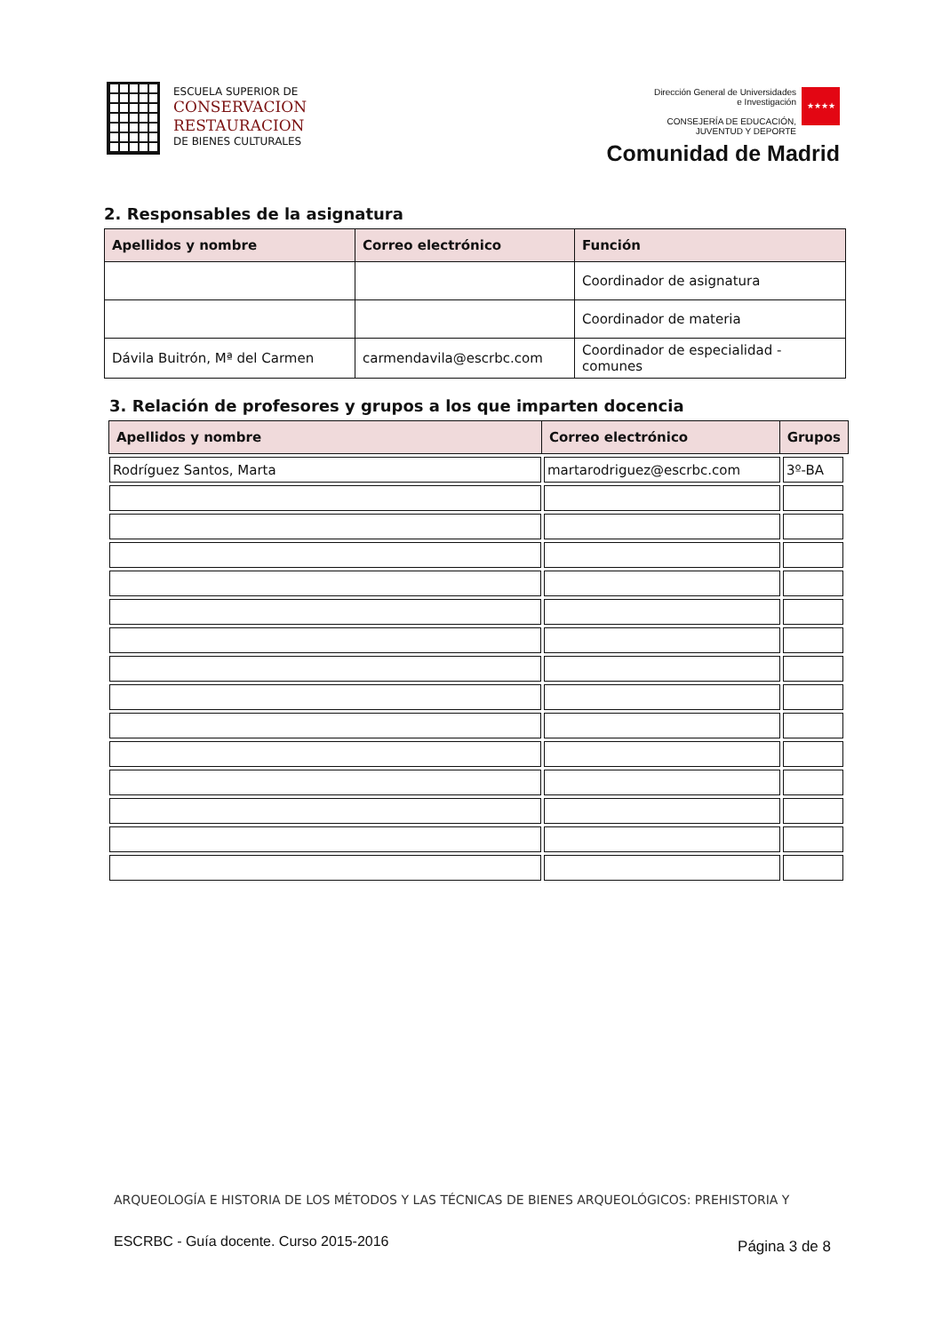ESCUELA SUPERIOR DE
CONSERVACION
RESTAURACION
DE BIENES CULTURALES
Dirección General de Universidades
e Investigación
CONSEJERÍA DE EDUCACIÓN,
JUVENTUD Y DEPORTE ★★★★
Comunidad de Madrid
2. Responsables de la asignatura
| Apellidos y nombre | Correo electrónico | Función |
| --- | --- | --- |
| | | Coordinador de asignatura |
| | | Coordinador de materia |
| Dávila Buitrón, Mª del Carmen | carmendavila@escrbc.com | Coordinador de especialidad - comunes |
3. Relación de profesores y grupos a los que imparten docencia
| Apellidos y nombre | Correo electrónico | Grupos |
| --- | --- | --- |
| Rodríguez Santos, Marta | martarodriguez@escrbc.com | 3º-BA |
ARQUEOLOGÍA E HISTORIA DE LOS MÉTODOS Y LAS TÉCNICAS DE BIENES ARQUEOLÓGICOS: PREHISTORIA Y
ESCRBC - Guía docente. Curso 2015-2016
Página 3 de 8